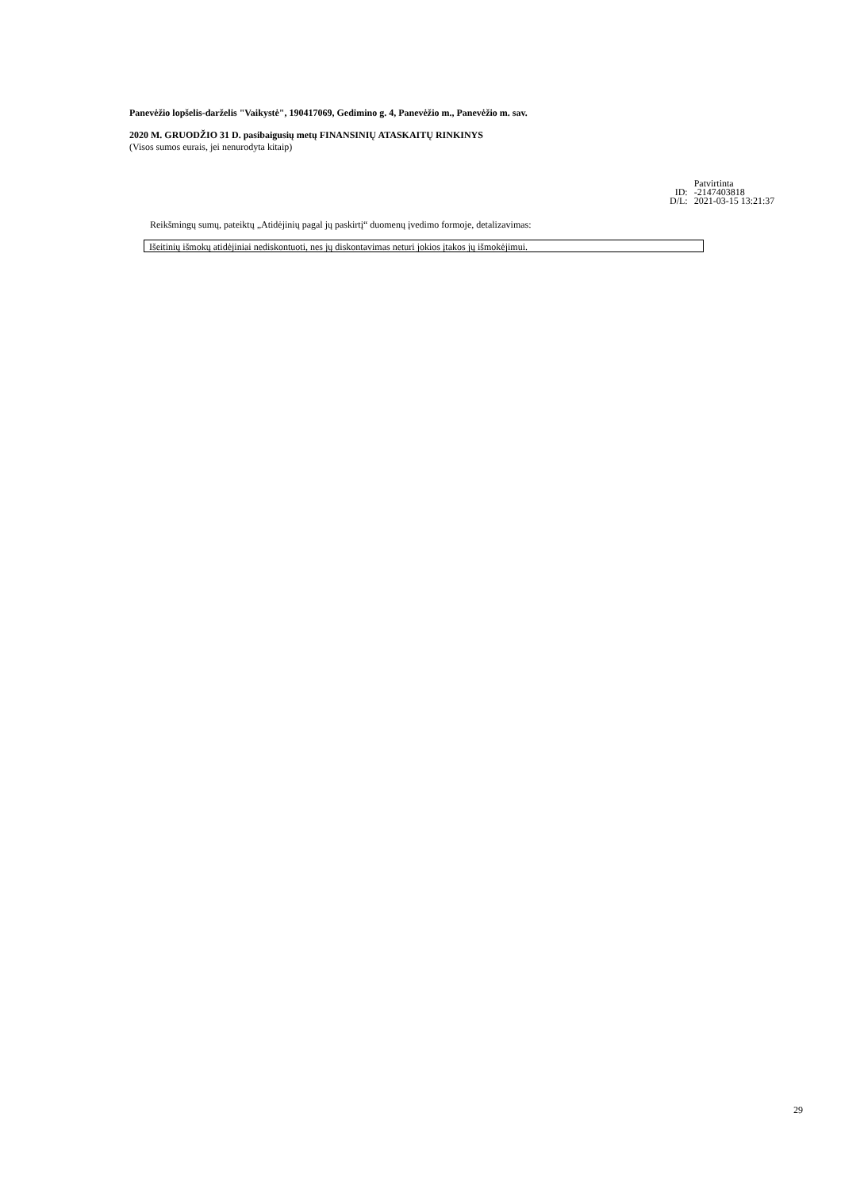Panevėžio lopšelis-darželis "Vaikystė", 190417069, Gedimino g. 4, Panevėžio m., Panevėžio m. sav.
2020 M. GRUODŽIO 31 D. pasibaigusių metų FINANSINIŲ ATASKAITŲ RINKINYS
(Visos sumos eurais, jei nenurodyta kitaip)
| | Patvirtinta |
| ID: | -2147403818 |
| D/L: | 2021-03-15 13:21:37 |
Reikšmingų sumų, pateiktų „Atidėjinių pagal jų paskirtį“ duomenų įvedimo formoje, detalizavimas:
Išeitinių išmokų atidėjiniai nediskontuoti, nes jų diskontavimas neturi jokios įtakos jų išmokėjimui.
29